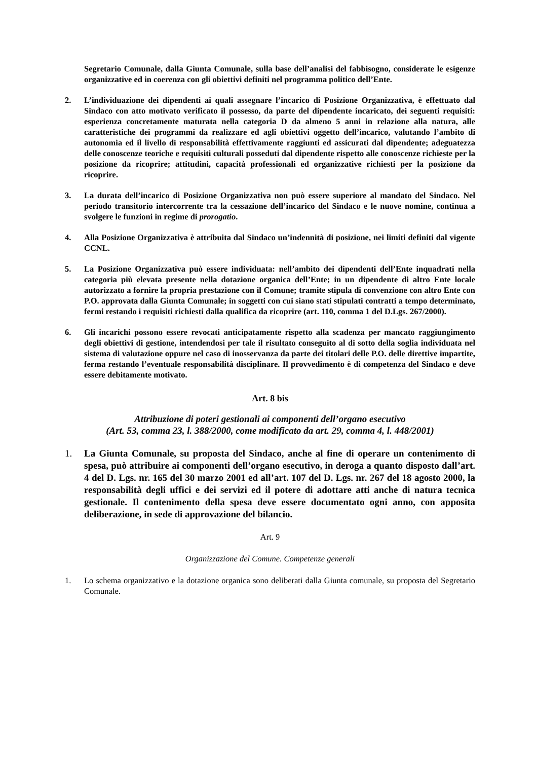Segretario Comunale, dalla Giunta Comunale, sulla base dell’analisi del fabbisogno, considerate le esigenze organizzative ed in coerenza con gli obiettivi definiti nel programma politico dell’Ente.
2. L’individuazione dei dipendenti ai quali assegnare l’incarico di Posizione Organizzativa, è effettuato dal Sindaco con atto motivato verificato il possesso, da parte del dipendente incaricato, dei seguenti requisiti: esperienza concretamente maturata nella categoria D da almeno 5 anni in relazione alla natura, alle caratteristiche dei programmi da realizzare ed agli obiettivi oggetto dell’incarico, valutando l’ambito di autonomia ed il livello di responsabilità effettivamente raggiunti ed assicurati dal dipendente; adeguatezza delle conoscenze teoriche e requisiti culturali posseduti dal dipendente rispetto alle conoscenze richieste per la posizione da ricoprire; attitudini, capacità professionali ed organizzative richiesti per la posizione da ricoprire.
3. La durata dell’incarico di Posizione Organizzativa non può essere superiore al mandato del Sindaco. Nel periodo transitorio intercorrente tra la cessazione dell’incarico del Sindaco e le nuove nomine, continua a svolgere le funzioni in regime di prorogatio.
4. Alla Posizione Organizzativa è attribuita dal Sindaco un’indennità di posizione, nei limiti definiti dal vigente CCNL.
5. La Posizione Organizzativa può essere individuata: nell’ambito dei dipendenti dell’Ente inquadrati nella categoria più elevata presente nella dotazione organica dell’Ente; in un dipendente di altro Ente locale autorizzato a fornire la propria prestazione con il Comune; tramite stipula di convenzione con altro Ente con P.O. approvata dalla Giunta Comunale; in soggetti con cui siano stati stipulati contratti a tempo determinato, fermi restando i requisiti richiesti dalla qualifica da ricoprire (art. 110, comma 1 del D.Lgs. 267/2000).
6. Gli incarichi possono essere revocati anticipatamente rispetto alla scadenza per mancato raggiungimento degli obiettivi di gestione, intendendosi per tale il risultato conseguito al di sotto della soglia individuata nel sistema di valutazione oppure nel caso di inosservanza da parte dei titolari delle P.O. delle direttive impartite, ferma restando l’eventuale responsabilità disciplinare. Il provvedimento è di competenza del Sindaco e deve essere debitamente motivato.
Art. 8 bis
Attribuzione di poteri gestionali ai componenti dell’organo esecutivo
(Art. 53, comma 23, l. 388/2000, come modificato da art. 29, comma 4, l. 448/2001)
1. La Giunta Comunale, su proposta del Sindaco, anche al fine di operare un contenimento di spesa, può attribuire ai componenti dell’organo esecutivo, in deroga a quanto disposto dall’art. 4 del D. Lgs. nr. 165 del 30 marzo 2001 ed all’art. 107 del D. Lgs. nr. 267 del 18 agosto 2000, la responsabilità degli uffici e dei servizi ed il potere di adottare atti anche di natura tecnica gestionale. Il contenimento della spesa deve essere documentato ogni anno, con apposita deliberazione, in sede di approvazione del bilancio.
Art. 9
Organizzazione del Comune. Competenze generali
1. Lo schema organizzativo e la dotazione organica sono deliberati dalla Giunta comunale, su proposta del Segretario Comunale.